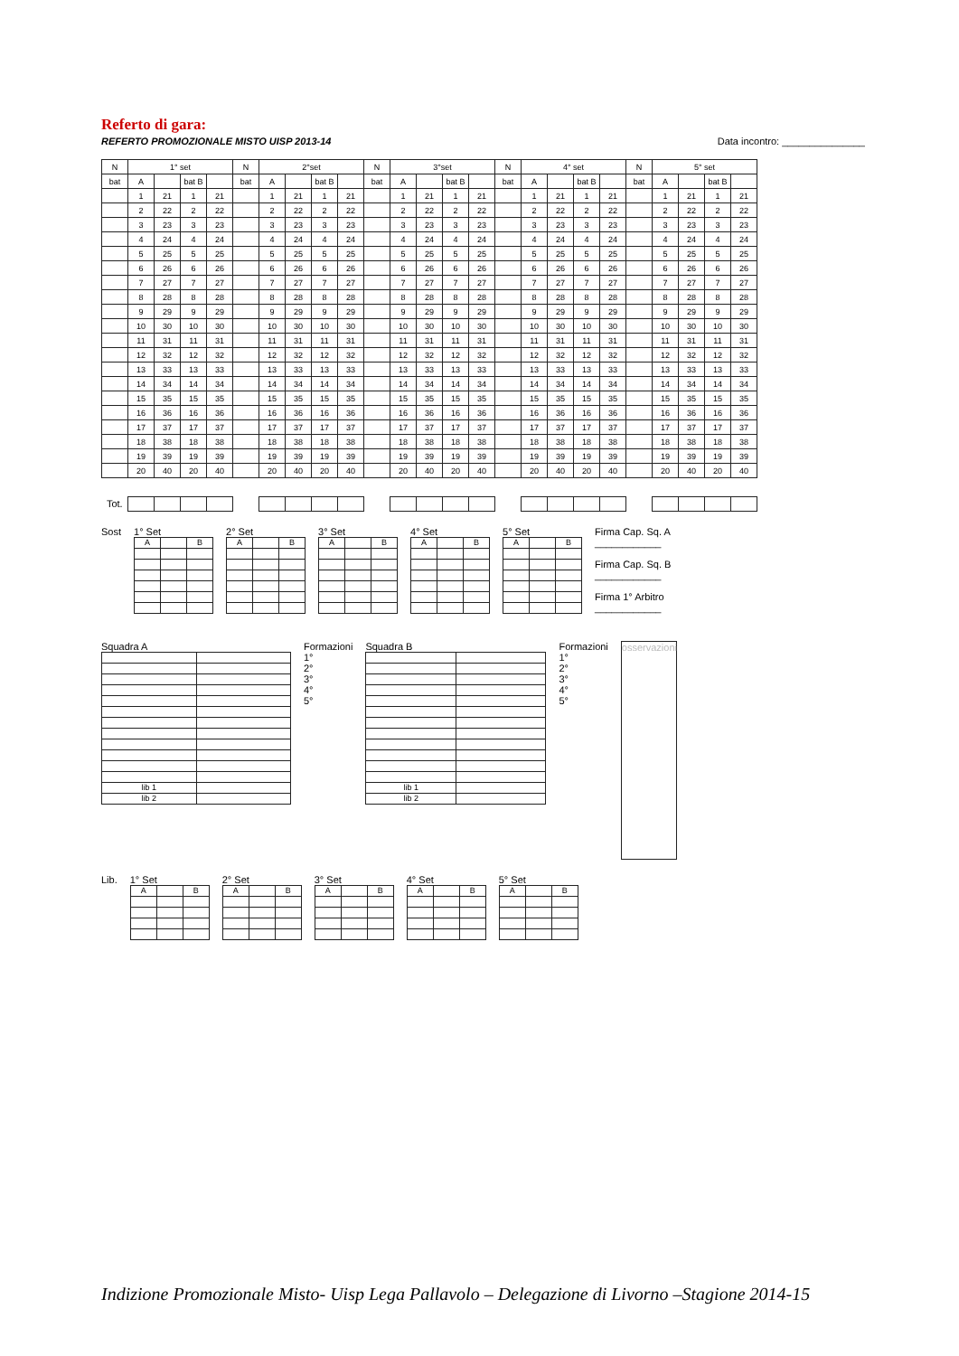Referto di gara:
REFERTO PROMOZIONALE MISTO UISP 2013-14 Data incontro: _______________
| N | 1° set | | | | N | 2°set | | | | N | 3°set | | | | N | 4° set | | | | N | 5° set | | | |
| bat | A | | bat B | | bat | A | | bat B | | bat | A | | bat B | | bat | A | | bat B | | bat | A | | bat B | |
| | 1 | 21 | 1 | 21 | | 1 | 21 | 1 | 21 | | 1 | 21 | 1 | 21 | | 1 | 21 | 1 | 21 | | 1 | 21 | 1 | 21 |
| | 2 | 22 | 2 | 22 | | 2 | 22 | 2 | 22 | | 2 | 22 | 2 | 22 | | 2 | 22 | 2 | 22 | | 2 | 22 | 2 | 22 |
| | 3 | 23 | 3 | 23 | | 3 | 23 | 3 | 23 | | 3 | 23 | 3 | 23 | | 3 | 23 | 3 | 23 | | 3 | 23 | 3 | 23 |
| | 4 | 24 | 4 | 24 | | 4 | 24 | 4 | 24 | | 4 | 24 | 4 | 24 | | 4 | 24 | 4 | 24 | | 4 | 24 | 4 | 24 |
| | 5 | 25 | 5 | 25 | | 5 | 25 | 5 | 25 | | 5 | 25 | 5 | 25 | | 5 | 25 | 5 | 25 | | 5 | 25 | 5 | 25 |
| | 6 | 26 | 6 | 26 | | 6 | 26 | 6 | 26 | | 6 | 26 | 6 | 26 | | 6 | 26 | 6 | 26 | | 6 | 26 | 6 | 26 |
| | 7 | 27 | 7 | 27 | | 7 | 27 | 7 | 27 | | 7 | 27 | 7 | 27 | | 7 | 27 | 7 | 27 | | 7 | 27 | 7 | 27 |
| | 8 | 28 | 8 | 28 | | 8 | 28 | 8 | 28 | | 8 | 28 | 8 | 28 | | 8 | 28 | 8 | 28 | | 8 | 28 | 8 | 28 |
| | 9 | 29 | 9 | 29 | | 9 | 29 | 9 | 29 | | 9 | 29 | 9 | 29 | | 9 | 29 | 9 | 29 | | 9 | 29 | 9 | 29 |
| | 10 | 30 | 10 | 30 | | 10 | 30 | 10 | 30 | | 10 | 30 | 10 | 30 | | 10 | 30 | 10 | 30 | | 10 | 30 | 10 | 30 |
| | 11 | 31 | 11 | 31 | | 11 | 31 | 11 | 31 | | 11 | 31 | 11 | 31 | | 11 | 31 | 11 | 31 | | 11 | 31 | 11 | 31 |
| | 12 | 32 | 12 | 32 | | 12 | 32 | 12 | 32 | | 12 | 32 | 12 | 32 | | 12 | 32 | 12 | 32 | | 12 | 32 | 12 | 32 |
| | 13 | 33 | 13 | 33 | | 13 | 33 | 13 | 33 | | 13 | 33 | 13 | 33 | | 13 | 33 | 13 | 33 | | 13 | 33 | 13 | 33 |
| | 14 | 34 | 14 | 34 | | 14 | 34 | 14 | 34 | | 14 | 34 | 14 | 34 | | 14 | 34 | 14 | 34 | | 14 | 34 | 14 | 34 |
| | 15 | 35 | 15 | 35 | | 15 | 35 | 15 | 35 | | 15 | 35 | 15 | 35 | | 15 | 35 | 15 | 35 | | 15 | 35 | 15 | 35 |
| | 16 | 36 | 16 | 36 | | 16 | 36 | 16 | 36 | | 16 | 36 | 16 | 36 | | 16 | 36 | 16 | 36 | | 16 | 36 | 16 | 36 |
| | 17 | 37 | 17 | 37 | | 17 | 37 | 17 | 37 | | 17 | 37 | 17 | 37 | | 17 | 37 | 17 | 37 | | 17 | 37 | 17 | 37 |
| | 18 | 38 | 18 | 38 | | 18 | 38 | 18 | 38 | | 18 | 38 | 18 | 38 | | 18 | 38 | 18 | 38 | | 18 | 38 | 18 | 38 |
| | 19 | 39 | 19 | 39 | | 19 | 39 | 19 | 39 | | 19 | 39 | 19 | 39 | | 19 | 39 | 19 | 39 | | 19 | 39 | 19 | 39 |
| | 20 | 40 | 20 | 40 | | 20 | 40 | 20 | 40 | | 20 | 40 | 20 | 40 | | 20 | 40 | 20 | 40 | | 20 | 40 | 20 | 40 |
| Tot. | | | | | | | | | | | | | | | | | | | | | | | | |
Sost 1° Set
| A | | B |
2° Set
| A | | B |
3° Set
| A | | B |
4° Set
| A | | B |
5° Set
| A | | B |
Firma Cap. Sq. A
____________
Firma Cap. Sq. B
____________
Firma 1° Arbitro
____________
Squadra A
| lib 1 | |
| lib 2 | |
Formazioni
1°
2°
3°
4°
5°
Squadra B
| lib 1 | |
| lib 2 | |
Formazioni
1°
2°
3°
4°
5°
osservazioni
Lib. 1° Set
| A | | B |
2° Set
| A | | B |
3° Set
| A | | B |
4° Set
| A | | B |
5° Set
| A | | B |
Indizione Promozionale Misto- Uisp Lega Pallavolo – Delegazione di Livorno –Stagione 2014-15